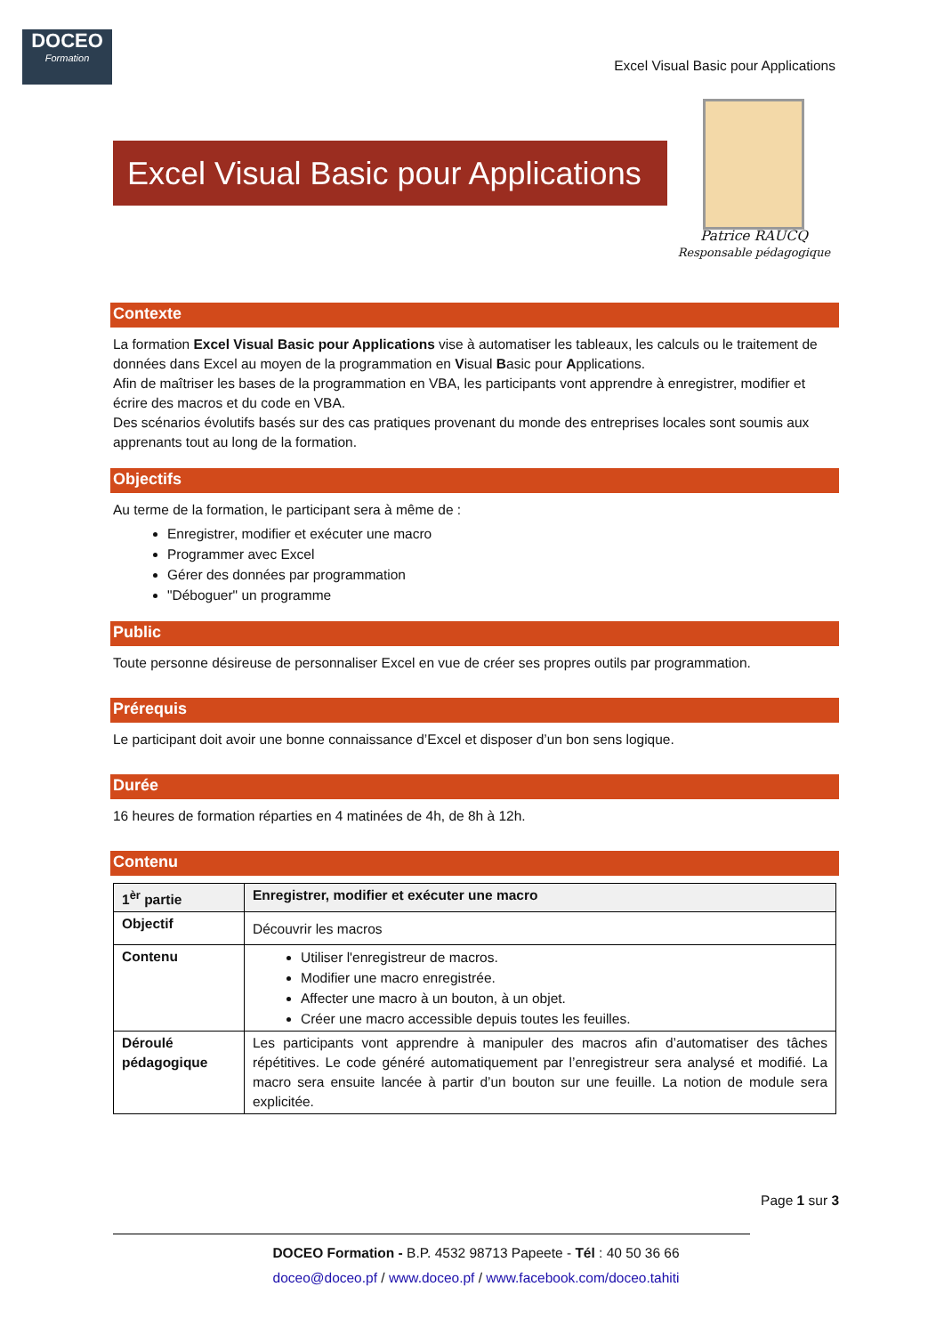DOCEO
Formation
Excel Visual Basic pour Applications
Excel Visual Basic pour Applications
Patrice RAUCQ
Responsable pédagogique
Contexte
La formation Excel Visual Basic pour Applications vise à automatiser les tableaux, les calculs ou le traitement de données dans Excel au moyen de la programmation en Visual Basic pour Applications.
Afin de maîtriser les bases de la programmation en VBA, les participants vont apprendre à enregistrer, modifier et écrire des macros et du code en VBA.
Des scénarios évolutifs basés sur des cas pratiques provenant du monde des entreprises locales sont soumis aux apprenants tout au long de la formation.
Objectifs
Au terme de la formation, le participant sera à même de :
Enregistrer, modifier et exécuter une macro
Programmer avec Excel
Gérer des données par programmation
"Déboguer" un programme
Public
Toute personne désireuse de personnaliser Excel en vue de créer ses propres outils par programmation.
Prérequis
Le participant doit avoir une bonne connaissance d’Excel et disposer d’un bon sens logique.
Durée
16 heures de formation réparties en 4 matinées de 4h, de 8h à 12h.
Contenu
| 1<sup>èr</sup> partie | Enregistrer, modifier et exécuter une macro |
| --- | --- |
| Objectif | Découvrir les macros |
| Contenu | Utiliser l'enregistreur de macros. Modifier une macro enregistrée. Affecter une macro à un bouton, à un objet. Créer une macro accessible depuis toutes les feuilles. |
| Déroulé pédagogique | Les participants vont apprendre à manipuler des macros afin d’automatiser des tâches répétitives. Le code généré automatiquement par l’enregistreur sera analysé et modifié. La macro sera ensuite lancée à partir d’un bouton sur une feuille. La notion de module sera explicitée. |
Page 1 sur 3
DOCEO Formation - B.P. 4532 98713 Papeete - Tél : 40 50 36 66
doceo@doceo.pf / www.doceo.pf / www.facebook.com/doceo.tahiti